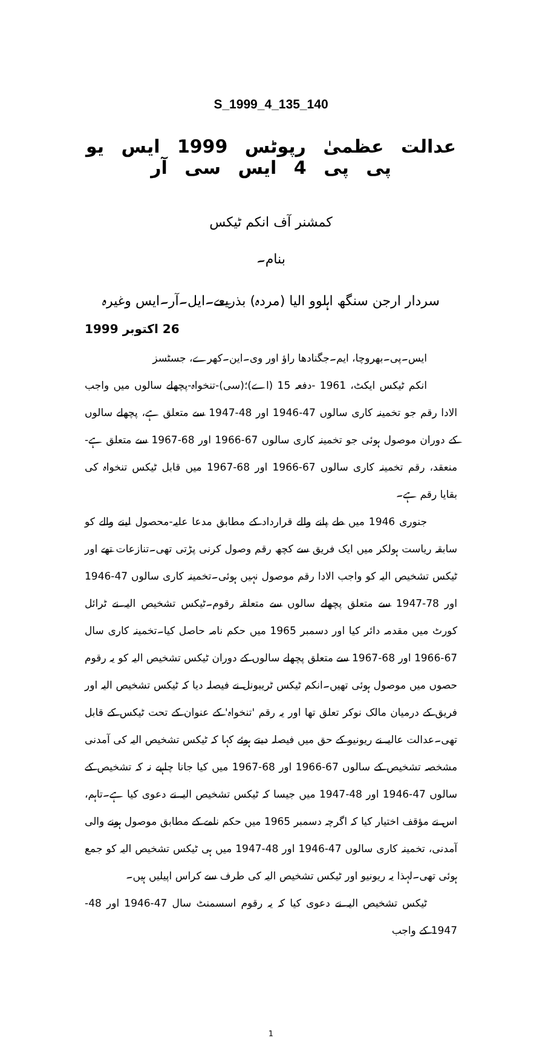S_1999_4_135_140
عدالت عظمیٰ رپوٹس 1999 ایس یو پی پی 4 ایس سی آر
کمشنر آف انکم ٹیکس
بنام۔
سردار ارجن سنگھ اہلوو الیا (مردہ) بذریعے۔ایل۔آر۔ایس وغیرہ
26 اکتوبر 1999
ایس۔پی۔بھروچا، ایم۔جگنادھا راؤ اور وی۔این۔کھرے، جسٹسز
انکم ٹیکس ایکٹ، 1961 -دفعہ 15 (اے)؛(سی)-تنخواہ-پچھلے سالوں میں واجب الادا رقم جو تخمینہ کاری سالوں 47-1946 اور 48-1947 سے متعلق ہے، پچھلے سالوں کے دوران موصول ہوئی جو تخمینہ کاری سالوں 67-1966 اور 68-1967 سے متعلق ہے-منعقد، رقم تخمینہ کاری سالوں 67-1966 اور 68-1967 میں قابل ٹیکس تنخواہ کی بقایا رقم ہے۔
جنوری 1946 میں طے پانے والے قرارداد کے مطابق مدعا علیہ-محصول لینے والے کو سابقہ ریاست ہولکر میں ایک فریق سے کچھ رقم وصول کرنی پڑتی تھی۔تنازعات تھے اور ٹیکس تشخیص الیہ کو واجب الادا رقم موصول نہیں ہوئی۔تخمینہ کاری سالوں 47-1946 اور 78-1947 سے متعلق پچھلے سالوں سے متعلقہ رقوم۔ٹیکس تشخیص الیہ نے ٹرائل کورٹ میں مقدمہ دائر کیا اور دسمبر 1965 میں حکم نامہ حاصل کیا۔تخمینہ کاری سال 67-1966 اور 68-1967 سے متعلق پچھلے سالوں کے دوران ٹیکس تشخیص الیہ کو یہ رقوم حصوں میں موصول ہوئی تھیں۔انکم ٹیکس ٹریبونل نے فیصلہ دیا کہ ٹیکس تشخیص الیہ اور فریق کے درمیان مالک نوکر تعلق تھا اور یہ رقم 'تنخواہ' کے عنوان کے تحت ٹیکس کے قابل تھی۔عدالت عالیہ نے ریونیو کے حق میں فیصلہ دیتے ہوئے کہا کہ ٹیکس تشخیص الیہ کی آمدنی مشخصہ تشخیص کے سالوں 67-1966 اور 68-1967 میں کیا جانا چاہیے نہ کہ تشخیص کے سالوں 47-1946 اور 48-1947 میں جیسا کہ ٹیکس تشخیص الیہ نے دعوی کیا ہے۔تاہم، اس نے مؤقف اختیار کیا کہ اگرچہ دسمبر 1965 میں حکم نامے کے مطابق موصول ہونے والی آمدنی، تخمینہ کاری سالوں 47-1946 اور 48-1947 میں ہی ٹیکس تشخیص الیہ کو جمع ہوئی تھی۔لہذا یہ ریونیو اور ٹیکس تشخیص الیہ کی طرف سے کراس اپیلیں ہیں۔
ٹیکس تشخیص الیہ نے دعوی کیا کہ یہ رقوم اسسمنٹ سال 47-1946 اور 48-1947 کے واجب
1